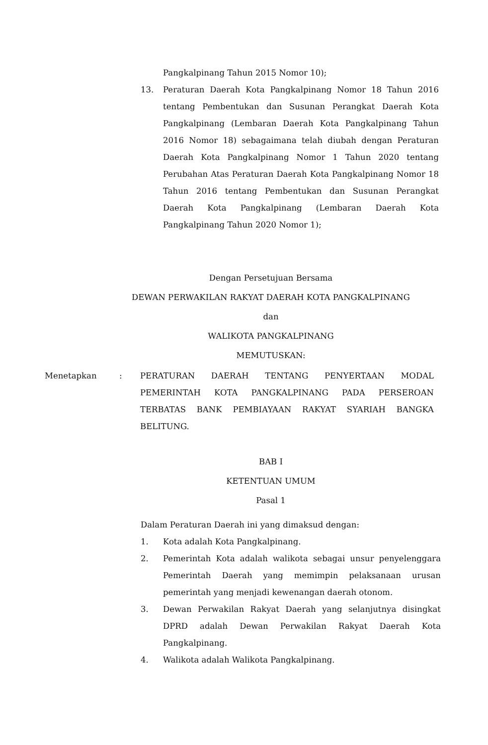Pangkalpinang Tahun 2015 Nomor 10);
13. Peraturan Daerah Kota Pangkalpinang Nomor 18 Tahun 2016 tentang Pembentukan dan Susunan Perangkat Daerah Kota Pangkalpinang (Lembaran Daerah Kota Pangkalpinang Tahun 2016 Nomor 18) sebagaimana telah diubah dengan Peraturan Daerah Kota Pangkalpinang Nomor 1 Tahun 2020 tentang Perubahan Atas Peraturan Daerah Kota Pangkalpinang Nomor 18 Tahun 2016 tentang Pembentukan dan Susunan Perangkat Daerah Kota Pangkalpinang (Lembaran Daerah Kota Pangkalpinang Tahun 2020 Nomor 1);
Dengan Persetujuan Bersama
DEWAN PERWAKILAN RAKYAT DAERAH KOTA PANGKALPINANG
dan
WALIKOTA PANGKALPINANG
MEMUTUSKAN:
Menetapkan: PERATURAN DAERAH TENTANG PENYERTAAN MODAL PEMERINTAH KOTA PANGKALPINANG PADA PERSEROAN TERBATAS BANK PEMBIAYAAN RAKYAT SYARIAH BANGKA BELITUNG.
BAB I
KETENTUAN UMUM
Pasal 1
Dalam Peraturan Daerah ini yang dimaksud dengan:
1. Kota adalah Kota Pangkalpinang.
2. Pemerintah Kota adalah walikota sebagai unsur penyelenggara Pemerintah Daerah yang memimpin pelaksanaan urusan pemerintah yang menjadi kewenangan daerah otonom.
3. Dewan Perwakilan Rakyat Daerah yang selanjutnya disingkat DPRD adalah Dewan Perwakilan Rakyat Daerah Kota Pangkalpinang.
4. Walikota adalah Walikota Pangkalpinang.